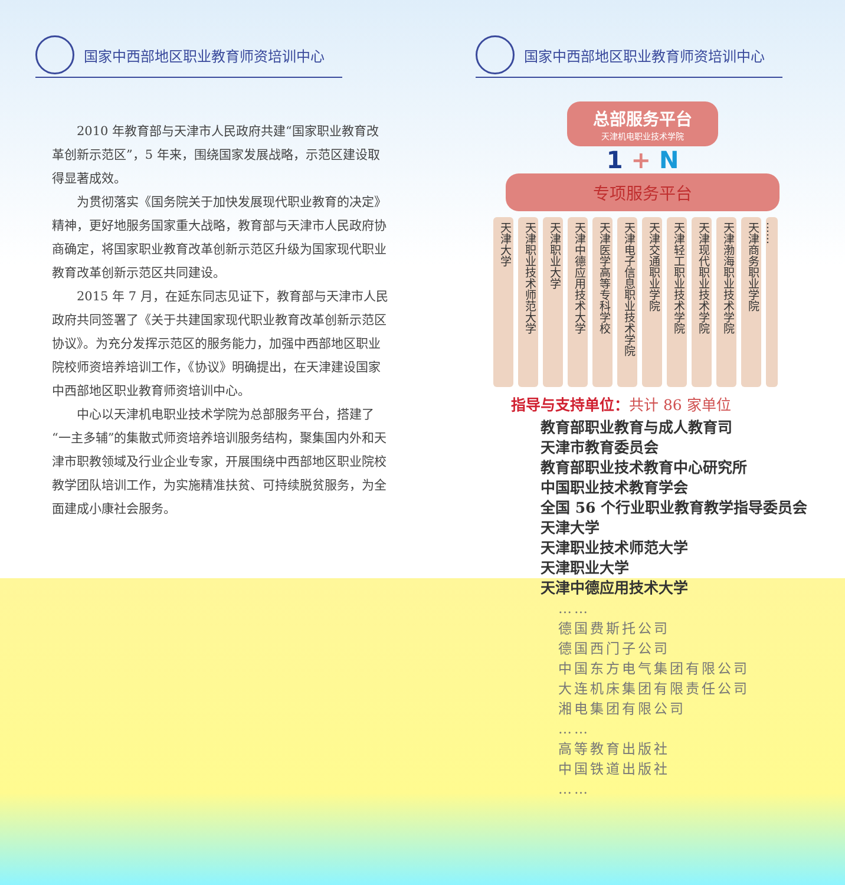国家中西部地区职业教育师资培训中心
2010 年教育部与天津市人民政府共建“国家职业教育改革创新示范区”，5 年来，围绕国家发展战略，示范区建设取得显著成效。
为贯彻落实《国务院关于加快发展现代职业教育的决定》精神，更好地服务国家重大战略，教育部与天津市人民政府协商确定，将国家职业教育改革创新示范区升级为国家现代职业教育改革创新示范区共同建设。
2015 年 7 月，在延东同志见证下，教育部与天津市人民政府共同签署了《关于共建国家现代职业教育改革创新示范区协议》。为充分发挥示范区的服务能力，加强中西部地区职业院校师资培养培训工作，《协议》明确提出，在天津建设国家中西部地区职业教育师资培训中心。
中心以天津机电职业技术学院为总部服务平台，搭建了“一主多辅”的集散式师资培养培训服务结构，聚集国内外和天津市职教领域及行业企业专家，开展围绕中西部地区职业院校教学团队培训工作，为实施精准扶贫、可持续脱贫服务，为全面建成小康社会服务。
国家中西部地区职业教育师资培训中心
总部服务平台
天津机电职业技术学院
1 + N
专项服务平台
天津大学
天津职业技术师范大学
天津职业大学
天津中德应用技术大学
天津医学高等专科学校
天津电子信息职业技术学院
天津交通职业学院
天津轻工职业技术学院
天津现代职业技术学院
天津渤海职业技术学院
天津商务职业学院
……
指导与支持单位：共计 86 家单位
教育部职业教育与成人教育司
天津市教育委员会
教育部职业技术教育中心研究所
中国职业技术教育学会
全国 56 个行业职业教育教学指导委员会
天津大学
天津职业技术师范大学
天津职业大学
天津中德应用技术大学
……
德国费斯托公司
德国西门子公司
中国东方电气集团有限公司
大连机床集团有限责任公司
湘电集团有限公司
……
高等教育出版社
中国铁道出版社
……